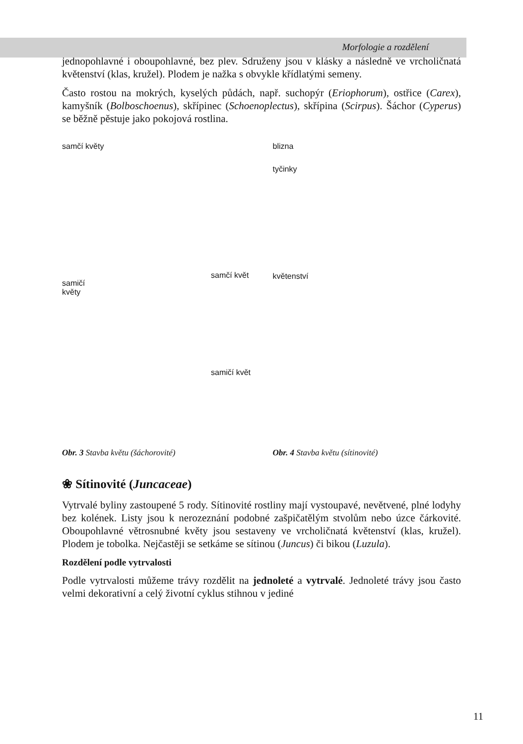Morfologie a rozdělení
jednopohlavné i oboupohlavné, bez plev. Sdruženy jsou v klásky a následně ve vrcholičnatá květenství (klas, kružel). Plodem je nažka s obvykle křídlatými semeny.
Často rostou na mokrých, kyselých půdách, např. suchopýr (Eriophorum), ostřice (Carex), kamyšník (Bolboschoenus), skřípinec (Schoenoplectus), skřípina (Scirpus). Šáchor (Cyperus) se běžně pěstuje jako pokojová rostlina.
samčí květy
samičí
květy
samčí květ
samičí květ
Obr. 3 Stavba květu (šáchorovité)
blizna
tyčinky
květenství
Obr. 4 Stavba květu (sítinovité)
❀ Sítinovité (Juncaceae)
Vytrvalé byliny zastoupené 5 rody. Sítinovité rostliny mají vystoupavé, nevětvené, plné lodyhy bez kolének. Listy jsou k nerozeznání podobné zašpičatělým stvolům nebo úzce čárkovité. Oboupohlavné větrosnubné květy jsou sestaveny ve vrcholičnatá květenství (klas, kružel). Plodem je tobolka. Nejčastěji se setkáme se sítinou (Juncus) či bikou (Luzula).
Rozdělení podle vytrvalosti
Podle vytrvalosti můžeme trávy rozdělit na jednoleté a vytrvalé. Jednoleté trávy jsou často velmi dekorativní a celý životní cyklus stihnou v jediné
11